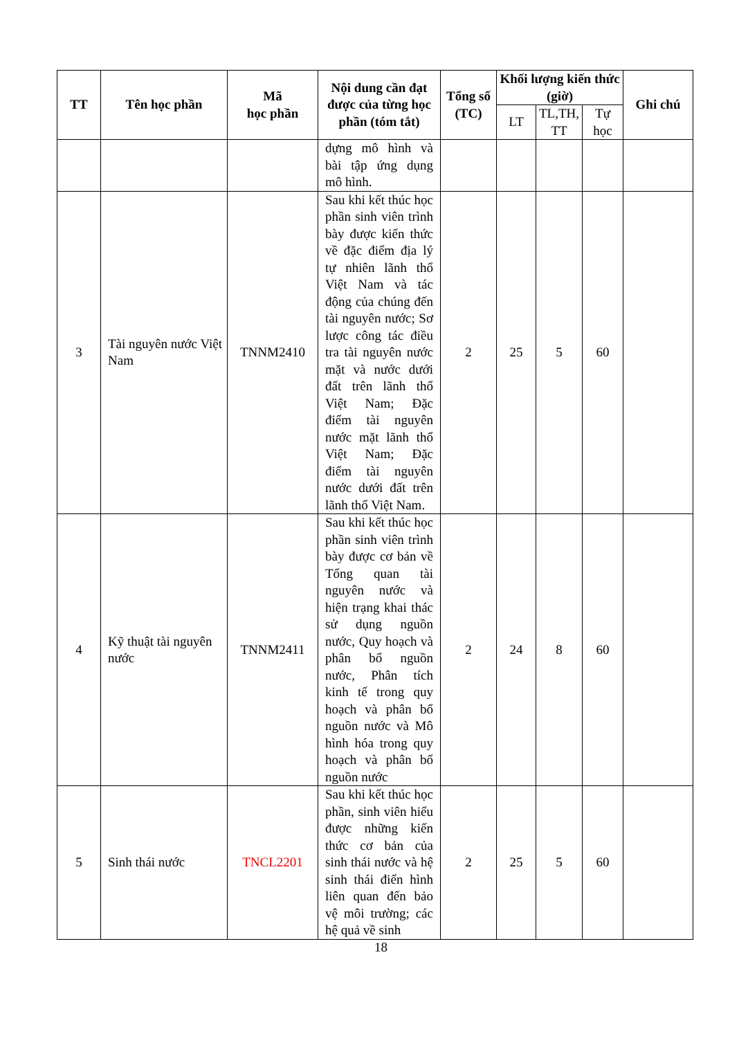| TT | Tên học phần | Mã học phần | Nội dung cần đạt được của từng học phần (tóm tắt) | Tổng số (TC) | Khối lượng kiến thức (giờ) | | | Ghi chú |
| --- | --- | --- | --- | --- | --- | --- | --- | --- |
| | | | | | LT | TL,TH, TT | Tự học | |
| | | | dựng mô hình và bài tập ứng dụng mô hình. | | | | | |
| 3 | Tài nguyên nước Việt Nam | TNNM2410 | Sau khi kết thúc học phần sinh viên trình bày được kiến thức về đặc điểm địa lý tự nhiên lãnh thổ Việt Nam và tác động của chúng đến tài nguyên nước; Sơ lược công tác điều tra tài nguyên nước mặt và nước dưới đất trên lãnh thổ Việt Nam; Đặc điểm tài nguyên nước mặt lãnh thổ Việt Nam; Đặc điểm tài nguyên nước dưới đất trên lãnh thổ Việt Nam. | 2 | 25 | 5 | 60 | |
| 4 | Kỹ thuật tài nguyên nước | TNNM2411 | Sau khi kết thúc học phần sinh viên trình bày được cơ bản về Tổng quan tài nguyên nước và hiện trạng khai thác sử dụng nguồn nước, Quy hoạch và phân bổ nguồn nước, Phân tích kinh tế trong quy hoạch và phân bổ nguồn nước và Mô hình hóa trong quy hoạch và phân bổ nguồn nước | 2 | 24 | 8 | 60 | |
| 5 | Sinh thái nước | TNCL2201 | Sau khi kết thúc học phần, sinh viên hiểu được những kiến thức cơ bản của sinh thái nước và hệ sinh thái điển hình liên quan đến bảo vệ môi trường; các hệ quả về sinh | 2 | 25 | 5 | 60 | |
18